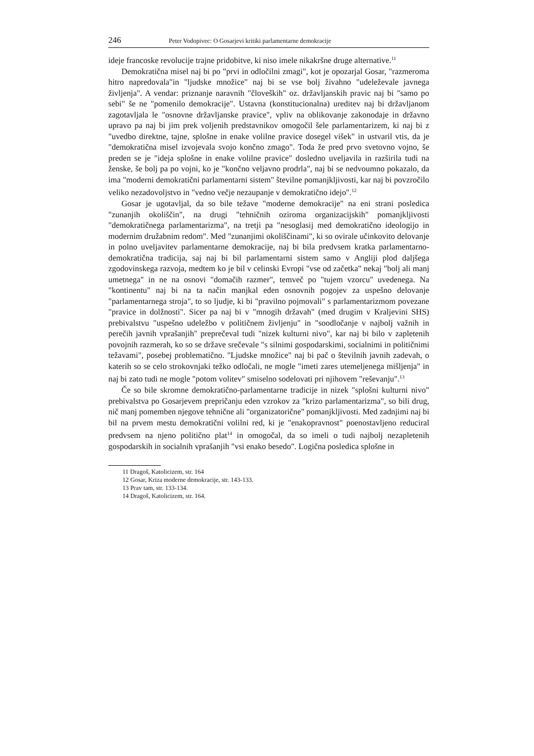246 Peter Vodopivec: O Gosarjevi kritiki parlamentarne demokracije
ideje francoske revolucije trajne pridobitve, ki niso imele nikakršne druge alternative.<sup>11</sup>
Demokratična misel naj bi po "prvi in odločilni zmagi", kot je opozarjal Gosar, "razmeroma hitro napredovala"in "ljudske množice" naj bi se vse bolj živahno "udeleževale javnega življenja". A vendar: priznanje naravnih "človeških" oz. državljanskih pravic naj bi "samo po sebi" še ne "pomenilo demokracije". Ustavna (konstitucionalna) ureditev naj bi državljanom zagotavljala le "osnovne državljanske pravice", vpliv na oblikovanje zakonodaje in državno upravo pa naj bi jim prek voljenih predstavnikov omogočil šele parlamentarizem, ki naj bi z "uvedbo direktne, tajne, splošne in enake volilne pravice dosegel višek" in ustvaril vtis, da je "demokratična misel izvojevala svojo končno zmago". Toda že pred prvo svetovno vojno, še preden se je "ideja splošne in enake volilne pravice" dosledno uveljavila in razširila tudi na ženske, še bolj pa po vojni, ko je "končno veljavno prodrla", naj bi se nedvoumno pokazalo, da ima "moderni demokratični parlamentarni sistem" številne pomanjkljivosti, kar naj bi povzročilo veliko nezadovoljstvo in "vedno večje nezaupanje v demokratično idejo".<sup>12</sup>
Gosar je ugotavljal, da so bile težave "moderne demokracije" na eni strani posledica "zunanjih okoliščin", na drugi "tehničnih oziroma organizacijskih" pomanjkljivosti "demokratičnega parlamentarizma", na tretji pa "nesoglasij med demokratično ideologijo in modernim družabnim redom". Med "zunanjimi okoliščinami", ki so ovirale učinkovito delovanje in polno uveljavitev parlamentarne demokracije, naj bi bila predvsem kratka parlamentarno-demokratična tradicija, saj naj bi bil parlamentarni sistem samo v Angliji plod daljšega zgodovinskega razvoja, medtem ko je bil v celinski Evropi "vse od začetka" nekaj "bolj ali manj umetnega" in ne na osnovi "domačih razmer", temveč po "tujem vzorcu" uvedenega. Na "kontinentu" naj bi na ta način manjkal eden osnovnih pogojev za uspešno delovanje "parlamentarnega stroja", to so ljudje, ki bi "pravilno pojmovali" s parlamentarizmom povezane "pravice in dolžnosti". Sicer pa naj bi v "mnogih državah" (med drugim v Kraljevini SHS) prebivalstvu "uspešno udeležbo v političnem življenju" in "soodločanje v najbolj važnih in perečih javnih vprašanjih" preprečeval tudi "nizek kulturni nivo", kar naj bi bilo v zapletenih povojnih razmerah, ko so se države srečevale "s silnimi gospodarskimi, socialnimi in političnimi težavami", posebej problematično. "Ljudske množice" naj bi pač o številnih javnih zadevah, o katerih so se celo strokovnjaki težko odločali, ne mogle "imeti zares utemeljenega mišljenja" in naj bi zato tudi ne mogle "potom volitev" smiselno sodelovati pri njihovem "reševanju".<sup>13</sup>
Če so bile skromne demokratično-parlamentarne tradicije in nizek "splošni kulturni nivo" prebivalstva po Gosarjevem prepričanju eden vzrokov za "krizo parlamentarizma", so bili drug, nič manj pomemben njegove tehnične ali "organizatorične" pomanjkljivosti. Med zadnjimi naj bi bil na prvem mestu demokratični volilni red, ki je "enakopravnost" poenostavljeno reduciral predvsem na njeno politično plat<sup>14</sup> in omogočal, da so imeli o tudi najbolj nezapletenih gospodarskih in socialnih vprašanjih "vsi enako besedo". Logična posledica splošne in
11 Dragoš, Katolicizem, str. 164
12 Gosar, Kriza moderne demokracije, str. 143-133.
13 Prav tam, str. 133-134.
14 Dragoš, Katolicizem, str. 164.